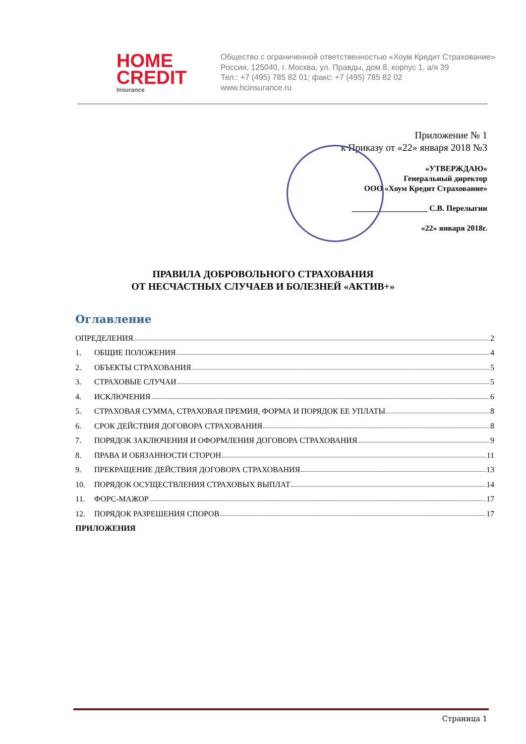HOME
CREDIT
Insurance
Общество с ограниченной ответственностью «Хоум Кредит Страхование»
Россия, 125040, г. Москва, ул. Правды, дом 8, корпус 1, а/я 39
Тел.: +7 (495) 785 82 01; факс: +7 (495) 785 82 02
www.hcinsurance.ru
Приложение № 1
к Приказу от «22» января 2018 №3
«УТВЕРЖДАЮ»
Генеральный директор
ООО «Хоум Кредит Страхование»
___________________ С.В. Перелыгин
«22» января 2018г.
ПРАВИЛА ДОБРОВОЛЬНОГО СТРАХОВАНИЯ
ОТ НЕСЧАСТНЫХ СЛУЧАЕВ И БОЛЕЗНЕЙ «АКТИВ+»
Оглавление
ОПРЕДЕЛЕНИЯ 2
1. ОБЩИЕ ПОЛОЖЕНИЯ 4
2. ОБЪЕКТЫ СТРАХОВАНИЯ 5
3. СТРАХОВЫЕ СЛУЧАИ 5
4. ИСКЛЮЧЕНИЯ 6
5. СТРАХОВАЯ СУММА, СТРАХОВАЯ ПРЕМИЯ, ФОРМА И ПОРЯДОК ЕЕ УПЛАТЫ 8
6. СРОК ДЕЙСТВИЯ ДОГОВОРА СТРАХОВАНИЯ 8
7. ПОРЯДОК ЗАКЛЮЧЕНИЯ И ОФОРМЛЕНИЯ ДОГОВОРА СТРАХОВАНИЯ 9
8. ПРАВА И ОБЯЗАННОСТИ СТОРОН 11
9. ПРЕКРАЩЕНИЕ ДЕЙСТВИЯ ДОГОВОРА СТРАХОВАНИЯ 13
10. ПОРЯДОК ОСУЩЕСТВЛЕНИЯ СТРАХОВЫХ ВЫПЛАТ 14
11. ФОРС-МАЖОР 17
12. ПОРЯДОК РАЗРЕШЕНИЯ СПОРОВ 17
ПРИЛОЖЕНИЯ
Страница 1